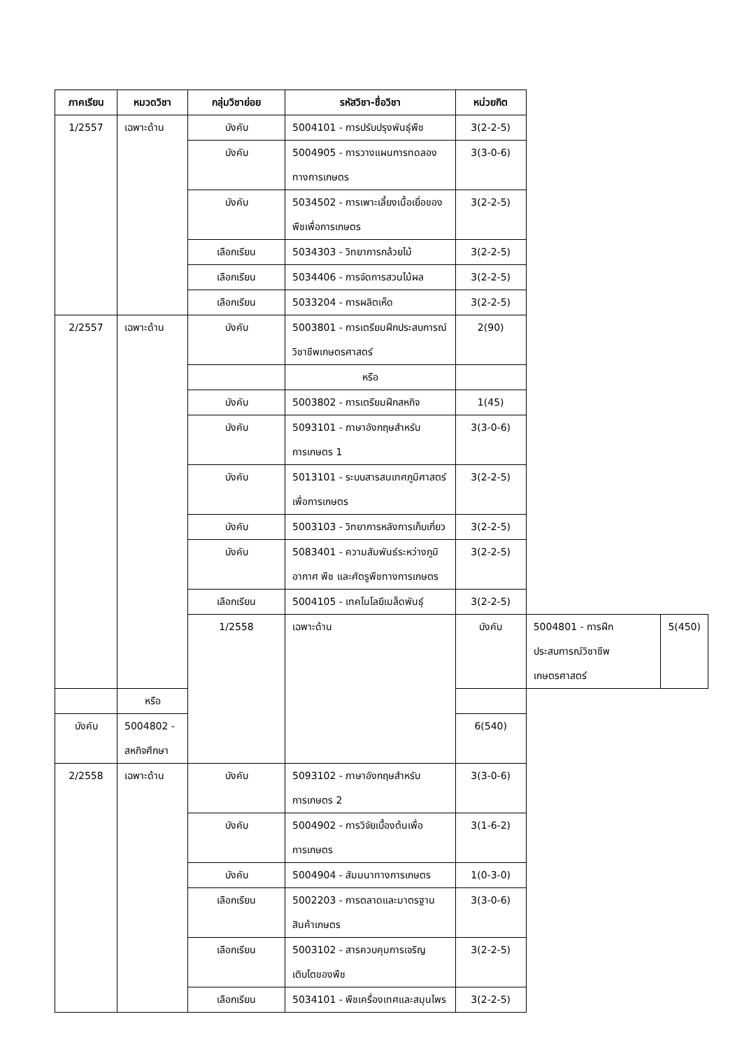| ภาคเรียน | หมวดวิชา | กลุ่มวิชาย่อย | รหัสวิชา-ชื่อวิชา | หน่วยกิต | | |
| --- | --- | --- | --- | --- | --- | --- |
| 1/2557 | เฉพาะด้าน | บังคับ | 5004101 - การปรับปรุงพันธุ์พืช | 3(2-2-5) | | |
| | | บังคับ | 5004905 - การวางแผนการทดลองทางการเกษตร | 3(3-0-6) | | |
| | | บังคับ | 5034502 - การเพาะเลี้ยงเนื้อเยื่อของพืชเพื่อการเกษตร | 3(2-2-5) | | |
| | | เลือกเรียน | 5034303 - วิทยาการกล้วยไม้ | 3(2-2-5) | | |
| | | เลือกเรียน | 5034406 - การจัดการสวนไม้ผล | 3(2-2-5) | | |
| | | เลือกเรียน | 5033204 - การผลิตเห็ด | 3(2-2-5) | | |
| 2/2557 | เฉพาะด้าน | บังคับ | 5003801 - การเตรียมฝึกประสบการณ์วิชาชีพเกษตรศาสตร์ | 2(90) | | |
| | | | หรือ | | | |
| | | บังคับ | 5003802 - การเตรียมฝึกสหกิจ | 1(45) | | |
| | | บังคับ | 5093101 - ภาษาอังกฤษสำหรับการเกษตร 1 | 3(3-0-6) | | |
| | | บังคับ | 5013101 - ระบบสารสนเทศภูมิศาสตร์เพื่อการเกษตร | 3(2-2-5) | | |
| | | บังคับ | 5003103 - วิทยาการหลังการเก็บเกี่ยว | 3(2-2-5) | | |
| | | บังคับ | 5083401 - ความสัมพันธ์ระหว่างภูมิอากาศ พืช และศัตรูพืชทางการเกษตร | 3(2-2-5) | | |
| | | เลือกเรียน | 5004105 - เทคโนโลยีเมล็ดพันธุ์ | 3(2-2-5) | | |
| | | 1/2558 | เฉพาะด้าน | บังคับ | 5004801 - การฝึกประสบการณ์วิชาชีพเกษตรศาสตร์ | 5(450) |
| | หรือ | | | | | |
| บังคับ | 5004802 - สหกิจศึกษา | | | 6(540) | | |
| 2/2558 | เฉพาะด้าน | บังคับ | 5093102 - ภาษาอังกฤษสำหรับการเกษตร 2 | 3(3-0-6) | | |
| | | บังคับ | 5004902 - การวิจัยเบื้องต้นเพื่อการเกษตร | 3(1-6-2) | | |
| | | บังคับ | 5004904 - สัมมนาทางการเกษตร | 1(0-3-0) | | |
| | | เลือกเรียน | 5002203 - การตลาดและมาตรฐานสินค้าเกษตร | 3(3-0-6) | | |
| | | เลือกเรียน | 5003102 - สารควบคุมการเจริญเติบโตของพืช | 3(2-2-5) | | |
| | | เลือกเรียน | 5034101 - พืชเครื่องเทศและสมุนไพร | 3(2-2-5) | | |